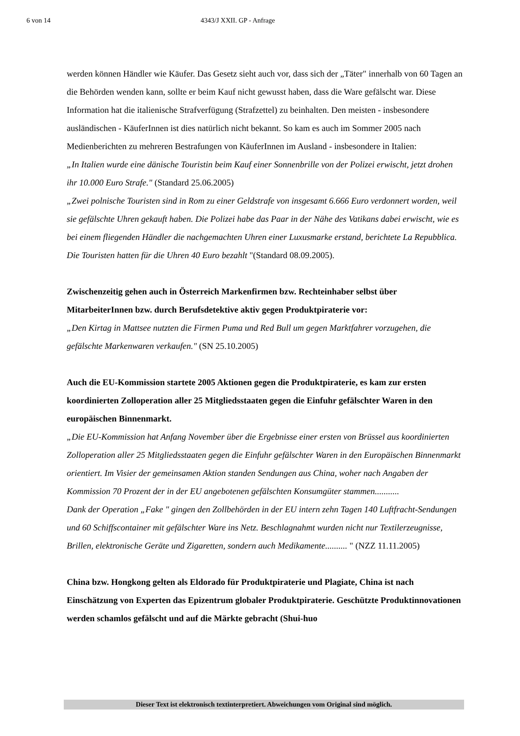6 von 14 4343/J XXII. GP - Anfrage
werden können Händler wie Käufer. Das Gesetz sieht auch vor, dass sich der „Täter" innerhalb von 60 Tagen an die Behörden wenden kann, sollte er beim Kauf nicht gewusst haben, dass die Ware gefälscht war. Diese Information hat die italienische Strafverfügung (Strafzettel) zu beinhalten. Den meisten - insbesondere ausländischen - KäuferInnen ist dies natürlich nicht bekannt. So kam es auch im Sommer 2005 nach Medienberichten zu mehreren Bestrafungen von KäuferInnen im Ausland - insbesondere in Italien:
„In Italien wurde eine dänische Touristin beim Kauf einer Sonnenbrille von der Polizei erwischt, jetzt drohen ihr 10.000 Euro Strafe." (Standard 25.06.2005)
„Zwei polnische Touristen sind in Rom zu einer Geldstrafe von insgesamt 6.666 Euro verdonnert worden, weil sie gefälschte Uhren gekauft haben. Die Polizei habe das Paar in der Nähe des Vatikans dabei erwischt, wie es bei einem fliegenden Händler die nachgemachten Uhren einer Luxusmarke erstand, berichtete La Repubblica. Die Touristen hatten für die Uhren 40 Euro bezahlt "(Standard 08.09.2005).
Zwischenzeitig gehen auch in Österreich Markenfirmen bzw. Rechteinhaber selbst über MitarbeiterInnen bzw. durch Berufsdetektive aktiv gegen Produktpiraterie vor:
„Den Kirtag in Mattsee nutzten die Firmen Puma und Red Bull um gegen Marktfahrer vorzugehen, die gefälschte Markenwaren verkaufen." (SN 25.10.2005)
Auch die EU-Kommission startete 2005 Aktionen gegen die Produktpiraterie, es kam zur ersten koordinierten Zolloperation aller 25 Mitgliedsstaaten gegen die Einfuhr gefälschter Waren in den europäischen Binnenmarkt.
„Die EU-Kommission hat Anfang November über die Ergebnisse einer ersten von Brüssel aus koordinierten Zolloperation aller 25 Mitgliedsstaaten gegen die Einfuhr gefälschter Waren in den Europäischen Binnenmarkt orientiert. Im Visier der gemeinsamen Aktion standen Sendungen aus China, woher nach Angaben der Kommission 70 Prozent der in der EU angebotenen gefälschten Konsumgüter stammen...........
Dank der Operation „Fake " gingen den Zollbehörden in der EU intern zehn Tagen 140 Luftfracht-Sendungen und 60 Schiffscontainer mit gefälschter Ware ins Netz. Beschlagnahmt wurden nicht nur Textilerzeugnisse, Brillen, elektronische Geräte und Zigaretten, sondern auch Medikamente.......... " (NZZ 11.11.2005)
China bzw. Hongkong gelten als Eldorado für Produktpiraterie und Plagiate, China ist nach Einschätzung von Experten das Epizentrum globaler Produktpiraterie. Geschützte Produktinnovationen werden schamlos gefälscht und auf die Märkte gebracht (Shui-huo
Dieser Text ist elektronisch textinterpretiert. Abweichungen vom Original sind möglich.